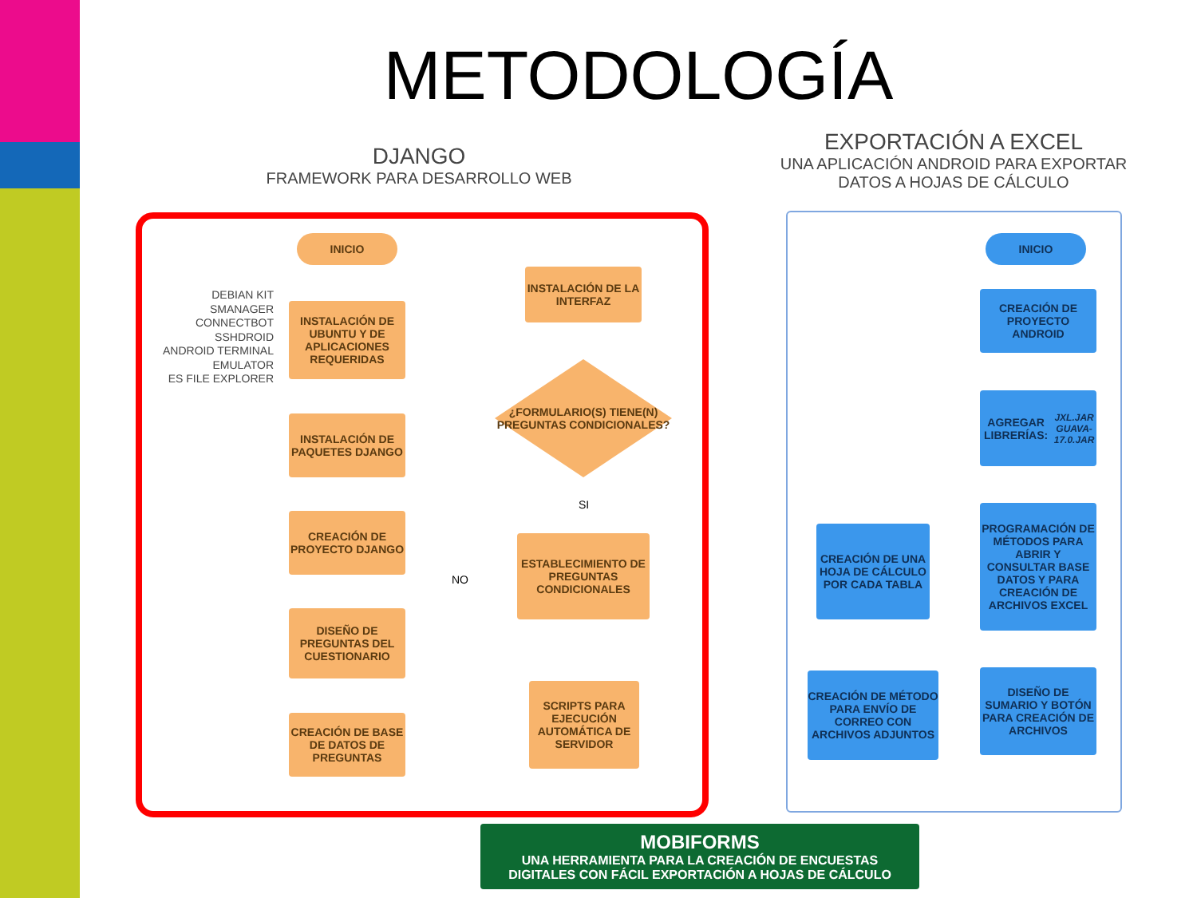METODOLOGÍA
DJANGO
FRAMEWORK PARA DESARROLLO WEB
EXPORTACIÓN A EXCEL
UNA APLICACIÓN ANDROID PARA EXPORTAR DATOS A HOJAS DE CÁLCULO
DEBIAN KIT
SMANAGER
CONNECTBOT
SSHDROID
ANDROID TERMINAL EMULATOR
ES FILE EXPLORER
INICIO
INSTALACIÓN DE UBUNTU Y DE APLICACIONES REQUERIDAS
INSTALACIÓN DE PAQUETES DJANGO
CREACIÓN DE PROYECTO DJANGO
DISEÑO DE PREGUNTAS DEL CUESTIONARIO
CREACIÓN DE BASE DE DATOS DE PREGUNTAS
INSTALACIÓN DE LA INTERFAZ
¿FORMULARIO(S) TIENE(N) PREGUNTAS CONDICIONALES?
SI
NO
ESTABLECIMIENTO DE PREGUNTAS CONDICIONALES
SCRIPTS PARA EJECUCIÓN AUTOMÁTICA DE SERVIDOR
INICIO
CREACIÓN DE PROYECTO ANDROID
AGREGAR LIBRERÍAS:
JXL.JAR
GUAVA-17.0.JAR
PROGRAMACIÓN DE MÉTODOS PARA ABRIR Y CONSULTAR BASE DATOS Y PARA CREACIÓN DE ARCHIVOS EXCEL
DISEÑO DE SUMARIO Y BOTÓN PARA CREACIÓN DE ARCHIVOS
CREACIÓN DE UNA HOJA DE CÁLCULO POR CADA TABLA
CREACIÓN DE MÉTODO PARA ENVÍO DE CORREO CON ARCHIVOS ADJUNTOS
MOBIFORMS
UNA HERRAMIENTA PARA LA CREACIÓN DE ENCUESTAS
DIGITALES CON FÁCIL EXPORTACIÓN A HOJAS DE CÁLCULO